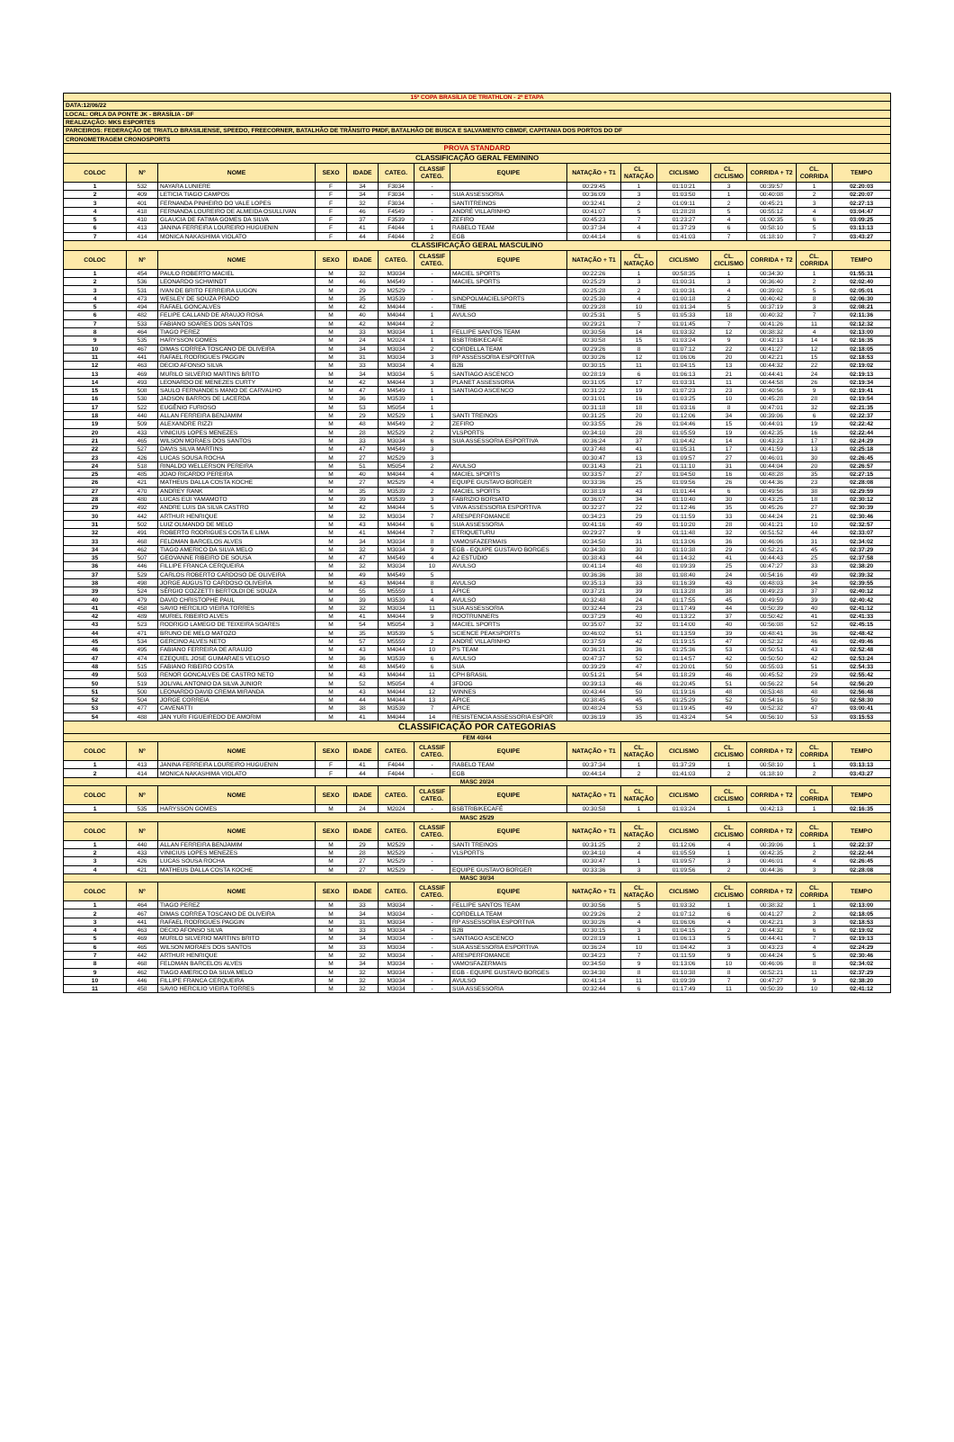| 15ª COPA BRASÍLIA DE TRIATHLON - 2ª ETAPA | | | | | | | | | | | | | | |
| DATA:12/06/22 | | | | | | | | | | | | | | |
| LOCAL: ORLA DA PONTE JK - BRASÍLIA - DF | | | | | | | | | | | | | | |
| REALIZAÇÃO: MKS ESPORTES | | | | | | | | | | | | | | |
| PARCEIROS: FEDERAÇÃO DE TRIATLO BRASILIENSE, SPEEDO, FREECORNER, BATALHÃO DE TRÂNSITO PMDF, BATALHÃO DE BUSCA E SALVAMENTO CBMDF, CAPITANIA DOS PORTOS DO DF | | | | | | | | | | | | | | |
| CRONOMETRAGEM CRONOSPORTS | | | | | | | | | | | | | | |
| PROVA STANDARD | | | | | | | | | | | | | | |
| CLASSIFICAÇÃO GERAL FEMININO | | | | | | | | | | | | | | |
| COLOC | Nº | NOME | SEXO | IDADE | CATEG. | CLASSIF CATEG. | EQUIPE | NATAÇÃO + T1 | CL. NATAÇÃO | CICLISMO | CL. CICLISMO | CORRIDA + T2 | CL. CORRIDA | TEMPO |
| 1 | 532 | NAYARA LUNIERE | F | 34 | F3034 | - | | 00:29:45 | 1 | 01:10:21 | 3 | 00:39:57 | 1 | 02:20:03 |
| 2 | 409 | LETICIA TIAGO CAMPOS | F | 34 | F3034 | - | SUA ASSESSORIA | 00:36:09 | 3 | 01:03:50 | 1 | 00:40:08 | 2 | 02:20:07 |
| 3 | 401 | FERNANDA PINHEIRO DO VALE LOPES | F | 32 | F3034 | - | SANTITREINOS | 00:32:41 | 2 | 01:09:11 | 2 | 00:45:21 | 3 | 02:27:13 |
| 4 | 418 | FERNANDA LOUREIRO DE ALMEIDA OSULLIVAN | F | 46 | F4549 | - | ANDRÉ VILLARINHO | 00:41:07 | 5 | 01:28:28 | 5 | 00:55:12 | 4 | 03:04:47 |
| 5 | 410 | GLAUCIA DE FATIMA GOMES DA SILVA | F | 37 | F3539 | - | ZEFIRO | 00:45:23 | 7 | 01:23:27 | 4 | 01:00:35 | 6 | 03:09:25 |
| 6 | 413 | JANINA FERREIRA LOUREIRO HUGUENIN | F | 41 | F4044 | 1 | RABELO TEAM | 00:37:34 | 4 | 01:37:29 | 6 | 00:58:10 | 5 | 03:13:13 |
| 7 | 414 | MONICA NAKASHIMA VIOLATO | F | 44 | F4044 | 2 | EGB | 00:44:14 | 6 | 01:41:03 | 7 | 01:18:10 | 7 | 03:43:27 |
| CLASSIFICAÇÃO GERAL MASCULINO | | | | | | | | | | | | | | |
| COLOC | Nº | NOME | SEXO | IDADE | CATEG. | CLASSIF CATEG. | EQUIPE | NATAÇÃO + T1 | CL. NATAÇÃO | CICLISMO | CL. CICLISMO | CORRIDA + T2 | CL. CORRIDA | TEMPO |
| 1 | 454 | PAULO ROBERTO MACIEL | M | 32 | M3034 | - | MACIEL SPORTS | 00:22:26 | 1 | 00:58:35 | 1 | 00:34:30 | 1 | 01:55:31 |
| 2 | 536 | LEONARDO SCHWINDT | M | 46 | M4549 | - | MACIEL SPORTS | 00:25:29 | 3 | 01:00:31 | 3 | 00:36:40 | 2 | 02:02:40 |
| 3 | 531 | IVAN DE BRITO FERREIRA LUGON | M | 29 | M2529 | - | | 00:25:28 | 2 | 01:00:31 | 4 | 00:39:02 | 5 | 02:05:01 |
| 4 | 473 | WESLEY DE SOUZA PRADO | M | 35 | M3539 | - | SINDPOLMACIELSPORTS | 00:25:30 | 4 | 01:00:18 | 2 | 00:40:42 | 8 | 02:06:30 |
| 5 | 494 | RAFAEL GONCALVES | M | 42 | M4044 | - | TIME | 00:29:28 | 10 | 01:01:34 | 5 | 00:37:19 | 3 | 02:08:21 |
| 6 | 482 | FELIPE CALLAND DE ARAUJO ROSA | M | 40 | M4044 | 1 | AVULSO | 00:25:31 | 5 | 01:05:33 | 18 | 00:40:32 | 7 | 02:11:36 |
| 7 | 533 | FABIANO SOARES DOS SANTOS | M | 42 | M4044 | 2 | | 00:29:21 | 7 | 01:01:45 | 7 | 00:41:26 | 11 | 02:12:32 |
| 8 | 464 | TIAGO PEREZ | M | 33 | M3034 | 1 | FELLIPE SANTOS TEAM | 00:30:56 | 14 | 01:03:32 | 12 | 00:38:32 | 4 | 02:13:00 |
| 9 | 535 | HARYSSON GOMES | M | 24 | M2024 | 1 | BSBTRIBIKECAFÉ | 00:30:58 | 15 | 01:03:24 | 9 | 00:42:13 | 14 | 02:16:35 |
| 10 | 467 | DIMAS CORREA TOSCANO DE OLIVEIRA | M | 34 | M3034 | 2 | CORDELLA TEAM | 00:29:26 | 8 | 01:07:12 | 22 | 00:41:27 | 12 | 02:18:05 |
| 11 | 441 | RAFAEL RODRIGUES PAGGIN | M | 31 | M3034 | 3 | RP ASSESSORIA ESPORTIVA | 00:30:26 | 12 | 01:06:06 | 20 | 00:42:21 | 15 | 02:18:53 |
| 12 | 463 | DECIO AFONSO SILVA | M | 33 | M3034 | 4 | B2B | 00:30:15 | 11 | 01:04:15 | 13 | 00:44:32 | 22 | 02:19:02 |
| 13 | 469 | MURILO SILVERIO MARTINS BRITO | M | 34 | M3034 | 5 | SANTIAGO ASCENCO | 00:28:19 | 6 | 01:06:13 | 21 | 00:44:41 | 24 | 02:19:13 |
| 14 | 493 | LEONARDO DE MENEZES CURTY | M | 42 | M4044 | 3 | PLANET ASSESSORIA | 00:31:05 | 17 | 01:03:31 | 11 | 00:44:58 | 26 | 02:19:34 |
| 15 | 508 | SAULO FERNANDES MANO DE CARVALHO | M | 47 | M4549 | 1 | SANTIAGO ASCENCO | 00:31:22 | 19 | 01:07:23 | 23 | 00:40:56 | 9 | 02:19:41 |
| 16 | 530 | JADSON BARROS DE LACERDA | M | 36 | M3539 | 1 | | 00:31:01 | 16 | 01:03:25 | 10 | 00:45:28 | 28 | 02:19:54 |
| 17 | 522 | EUGÊNIO FURIOSO | M | 53 | M5054 | 1 | | 00:31:18 | 18 | 01:03:16 | 8 | 00:47:01 | 32 | 02:21:35 |
| 18 | 440 | ALLAN FERREIRA BENJAMIM | M | 29 | M2529 | 1 | SANTI TREINOS | 00:31:25 | 20 | 01:12:06 | 34 | 00:39:06 | 6 | 02:22:37 |
| 19 | 509 | ALEXANDRE RIZZI | M | 48 | M4549 | 2 | ZEFIRO | 00:33:55 | 26 | 01:04:46 | 15 | 00:44:01 | 19 | 02:22:42 |
| 20 | 433 | VINICIUS LOPES MENEZES | M | 28 | M2529 | 2 | VLSPORTS | 00:34:10 | 28 | 01:05:59 | 19 | 00:42:35 | 16 | 02:22:44 |
| 21 | 465 | WILSON MORAES DOS SANTOS | M | 33 | M3034 | 6 | SUA ASSESSORIA ESPORTIVA | 00:36:24 | 37 | 01:04:42 | 14 | 00:43:23 | 17 | 02:24:29 |
| 22 | 527 | DAVIS SILVA MARTINS | M | 47 | M4549 | 3 | | 00:37:48 | 41 | 01:05:31 | 17 | 00:41:59 | 13 | 02:25:18 |
| 23 | 426 | LUCAS SOUSA ROCHA | M | 27 | M2529 | 3 | | 00:30:47 | 13 | 01:09:57 | 27 | 00:46:01 | 30 | 02:26:45 |
| 24 | 518 | RINALDO WELLERSON PEREIRA | M | 51 | M5054 | 2 | AVULSO | 00:31:43 | 21 | 01:11:10 | 31 | 00:44:04 | 20 | 02:26:57 |
| 25 | 485 | JOAO RICARDO PEREIRA | M | 40 | M4044 | 4 | MACIEL SPORTS | 00:33:57 | 27 | 01:04:50 | 16 | 00:48:28 | 35 | 02:27:15 |
| 26 | 421 | MATHEUS DALLA COSTA KOCHE | M | 27 | M2529 | 4 | EQUIPE GUSTAVO BORGER | 00:33:36 | 25 | 01:09:56 | 26 | 00:44:36 | 23 | 02:28:08 |
| 27 | 470 | ANDREY RANK | M | 35 | M3539 | 2 | MACIEL SPORTS | 00:38:19 | 43 | 01:01:44 | 6 | 00:49:56 | 38 | 02:29:59 |
| 28 | 480 | LUCAS EIJI YAMAMOTO | M | 39 | M3539 | 3 | FABRIZIO BORSATO | 00:36:07 | 34 | 01:10:40 | 30 | 00:43:25 | 18 | 02:30:12 |
| 29 | 492 | ANDRE LUIS DA SILVA CASTRO | M | 42 | M4044 | 5 | VIIVA ASSESSORIA ESPORTIVA | 00:32:27 | 22 | 01:12:46 | 35 | 00:45:26 | 27 | 02:30:39 |
| 30 | 442 | ARTHUR HENRIQUE | M | 32 | M3034 | 7 | ARESPERFOMANCE | 00:34:23 | 29 | 01:11:59 | 33 | 00:44:24 | 21 | 02:30:46 |
| 31 | 502 | LUIZ OLMANDO DE MELO | M | 43 | M4044 | 6 | SUA ASSESSORIA | 00:41:16 | 49 | 01:10:20 | 28 | 00:41:21 | 10 | 02:32:57 |
| 32 | 491 | ROBERTO RODRIGUES COSTA E LIMA | M | 41 | M4044 | 7 | ETRIQUETURU | 00:29:27 | 9 | 01:11:48 | 32 | 00:51:52 | 44 | 02:33:07 |
| 33 | 468 | FELDMAN BARCELOS ALVES | M | 34 | M3034 | 8 | VAMOSFAZERMAIS | 00:34:50 | 31 | 01:13:06 | 36 | 00:46:06 | 31 | 02:34:02 |
| 34 | 462 | TIAGO AMERICO DA SILVA MELO | M | 32 | M3034 | 9 | EGB - EQUIPE GUSTAVO BORGES | 00:34:30 | 30 | 01:10:38 | 29 | 00:52:21 | 45 | 02:37:29 |
| 35 | 507 | GEOVANNE RIBEIRO DE SOUSA | M | 47 | M4549 | 4 | A2 ESTUDIO | 00:38:43 | 44 | 01:14:32 | 41 | 00:44:43 | 25 | 02:37:58 |
| 36 | 446 | FILLIPE FRANCA CERQUEIRA | M | 32 | M3034 | 10 | AVULSO | 00:41:14 | 48 | 01:09:39 | 25 | 00:47:27 | 33 | 02:38:20 |
| 37 | 529 | CARLOS ROBERTO CARDOSO DE OLIVEIRA | M | 49 | M4549 | 5 | | 00:36:36 | 38 | 01:08:40 | 24 | 00:54:16 | 49 | 02:39:32 |
| 38 | 498 | JORGE AUGUSTO CARDOSO OLIVEIRA | M | 43 | M4044 | 8 | AVULSO | 00:35:13 | 33 | 01:16:39 | 43 | 00:48:03 | 34 | 02:39:55 |
| 39 | 524 | SÉRGIO COZZETTI BERTOLDI DE SOUZA | M | 55 | M5559 | 1 | ÁPICE | 00:37:21 | 39 | 01:13:28 | 38 | 00:49:23 | 37 | 02:40:12 |
| 40 | 479 | DAVID CHRISTOPHE PAUL | M | 39 | M3539 | 4 | AVULSO | 00:32:48 | 24 | 01:17:55 | 45 | 00:49:59 | 39 | 02:40:42 |
| 41 | 458 | SAVIO HERCILIO VIEIRA TORRES | M | 32 | M3034 | 11 | SUA ASSESSORIA | 00:32:44 | 23 | 01:17:49 | 44 | 00:50:39 | 40 | 02:41:12 |
| 42 | 489 | MURIEL RIBEIRO ALVES | M | 41 | M4044 | 9 | ROOTRUNNERS | 00:37:29 | 40 | 01:13:22 | 37 | 00:50:42 | 41 | 02:41:33 |
| 43 | 523 | RODRIGO LAMEGO DE TEIXEIRA SOARES | M | 54 | M5054 | 3 | MACIEL SPORTS | 00:35:07 | 32 | 01:14:00 | 40 | 00:56:08 | 52 | 02:45:15 |
| 44 | 471 | BRUNO DE MELO MATOZO | M | 35 | M3539 | 5 | SCIENCE PEAKSPORTS | 00:46:02 | 51 | 01:13:59 | 39 | 00:48:41 | 36 | 02:48:42 |
| 45 | 534 | GERCINO ALVES NETO | M | 57 | M5559 | 2 | ANDRÉ VILLARINHO | 00:37:59 | 42 | 01:19:15 | 47 | 00:52:32 | 46 | 02:49:46 |
| 46 | 495 | FABIANO FERREIRA DE ARAUJO | M | 43 | M4044 | 10 | PS TEAM | 00:36:21 | 36 | 01:25:36 | 53 | 00:50:51 | 43 | 02:52:48 |
| 47 | 474 | EZEQUIEL JOSE GUIMARAES VELOSO | M | 36 | M3539 | 6 | AVULSO | 00:47:37 | 52 | 01:14:57 | 42 | 00:50:50 | 42 | 02:53:24 |
| 48 | 515 | FABIANO RIBEIRO COSTA | M | 48 | M4549 | 6 | SUA | 00:39:29 | 47 | 01:20:01 | 50 | 00:55:03 | 51 | 02:54:33 |
| 49 | 503 | RENOR GONCALVES DE CASTRO NETO | M | 43 | M4044 | 11 | CPH BRASIL | 00:51:21 | 54 | 01:18:29 | 46 | 00:45:52 | 29 | 02:55:42 |
| 50 | 519 | JOLIVAL ANTONIO DA SILVA JUNIOR | M | 52 | M5054 | 4 | 3FDOG | 00:39:13 | 46 | 01:20:45 | 51 | 00:56:22 | 54 | 02:56:20 |
| 51 | 500 | LEONARDO DAVID CREMA MIRANDA | M | 43 | M4044 | 12 | WINNES | 00:43:44 | 50 | 01:19:16 | 48 | 00:53:48 | 48 | 02:56:48 |
| 52 | 504 | JORGE CORREIA | M | 44 | M4044 | 13 | ÁPICE | 00:38:45 | 45 | 01:25:29 | 52 | 00:54:16 | 50 | 02:58:30 |
| 53 | 477 | CAVENATTI | M | 38 | M3539 | 7 | ÁPICE | 00:48:24 | 53 | 01:19:45 | 49 | 00:52:32 | 47 | 03:00:41 |
| 54 | 488 | JAN YURI FIGUEIREDO DE AMORIM | M | 41 | M4044 | 14 | RESISTENCIA ASSESSORIA ESPOR | 00:36:19 | 35 | 01:43:24 | 54 | 00:56:10 | 53 | 03:15:53 |
| CLASSIFICAÇÃO POR CATEGORIAS | | | | | | | | | | | | | | |
| FEM 40/44 | | | | | | | | | | | | | | |
| COLOC | Nº | NOME | SEXO | IDADE | CATEG. | CLASSIF CATEG. | EQUIPE | NATAÇÃO + T1 | CL. NATAÇÃO | CICLISMO | CL. CICLISMO | CORRIDA + T2 | CL. CORRIDA | TEMPO |
| 1 | 413 | JANINA FERREIRA LOUREIRO HUGUENIN | F | 41 | F4044 | - | RABELO TEAM | 00:37:34 | 1 | 01:37:29 | 1 | 00:58:10 | 1 | 03:13:13 |
| 2 | 414 | MONICA NAKASHIMA VIOLATO | F | 44 | F4044 | - | EGB | 00:44:14 | 2 | 01:41:03 | 2 | 01:18:10 | 2 | 03:43:27 |
| MASC 20/24 | | | | | | | | | | | | | | |
| COLOC | Nº | NOME | SEXO | IDADE | CATEG. | CLASSIF CATEG. | EQUIPE | NATAÇÃO + T1 | CL. NATAÇÃO | CICLISMO | CL. CICLISMO | CORRIDA + T2 | CL. CORRIDA | TEMPO |
| 1 | 535 | HARYSSON GOMES | M | 24 | M2024 | - | BSBTRIBIKECAFÉ | 00:30:58 | 1 | 01:03:24 | 1 | 00:42:13 | 1 | 02:16:35 |
| MASC 25/29 | | | | | | | | | | | | | | |
| COLOC | Nº | NOME | SEXO | IDADE | CATEG. | CLASSIF CATEG. | EQUIPE | NATAÇÃO + T1 | CL. NATAÇÃO | CICLISMO | CL. CICLISMO | CORRIDA + T2 | CL. CORRIDA | TEMPO |
| 1 | 440 | ALLAN FERREIRA BENJAMIM | M | 29 | M2529 | - | SANTI TREINOS | 00:31:25 | 2 | 01:12:06 | 4 | 00:39:06 | 1 | 02:22:37 |
| 2 | 433 | VINICIUS LOPES MENEZES | M | 28 | M2529 | - | VLSPORTS | 00:34:10 | 4 | 01:05:59 | 1 | 00:42:35 | 2 | 02:22:44 |
| 3 | 426 | LUCAS SOUSA ROCHA | M | 27 | M2529 | - | | 00:30:47 | 1 | 01:09:57 | 3 | 00:46:01 | 4 | 02:26:45 |
| 4 | 421 | MATHEUS DALLA COSTA KOCHE | M | 27 | M2529 | - | EQUIPE GUSTAVO BORGER | 00:33:36 | 3 | 01:09:56 | 2 | 00:44:36 | 3 | 02:28:08 |
| MASC 30/34 | | | | | | | | | | | | | | |
| COLOC | Nº | NOME | SEXO | IDADE | CATEG. | CLASSIF CATEG. | EQUIPE | NATAÇÃO + T1 | CL. NATAÇÃO | CICLISMO | CL. CICLISMO | CORRIDA + T2 | CL. CORRIDA | TEMPO |
| 1 | 464 | TIAGO PEREZ | M | 33 | M3034 | - | FELLIPE SANTOS TEAM | 00:30:56 | 5 | 01:03:32 | 1 | 00:38:32 | 1 | 02:13:00 |
| 2 | 467 | DIMAS CORREA TOSCANO DE OLIVEIRA | M | 34 | M3034 | - | CORDELLA TEAM | 00:29:26 | 2 | 01:07:12 | 6 | 00:41:27 | 2 | 02:18:05 |
| 3 | 441 | RAFAEL RODRIGUES PAGGIN | M | 31 | M3034 | - | RP ASSESSORIA ESPORTIVA | 00:30:26 | 4 | 01:06:06 | 4 | 00:42:21 | 3 | 02:18:53 |
| 4 | 463 | DECIO AFONSO SILVA | M | 33 | M3034 | - | B2B | 00:30:15 | 3 | 01:04:15 | 2 | 00:44:32 | 6 | 02:19:02 |
| 5 | 469 | MURILO SILVERIO MARTINS BRITO | M | 34 | M3034 | - | SANTIAGO ASCENCO | 00:28:19 | 1 | 01:06:13 | 5 | 00:44:41 | 7 | 02:19:13 |
| 6 | 465 | WILSON MORAES DOS SANTOS | M | 33 | M3034 | - | SUA ASSESSORIA ESPORTIVA | 00:36:24 | 10 | 01:04:42 | 3 | 00:43:23 | 4 | 02:24:29 |
| 7 | 442 | ARTHUR HENRIQUE | M | 32 | M3034 | - | ARESPERFOMANCE | 00:34:23 | 7 | 01:11:59 | 9 | 00:44:24 | 5 | 02:30:46 |
| 8 | 468 | FELDMAN BARCELOS ALVES | M | 34 | M3034 | - | VAMOSFAZERMAIS | 00:34:50 | 9 | 01:13:06 | 10 | 00:46:06 | 8 | 02:34:02 |
| 9 | 462 | TIAGO AMERICO DA SILVA MELO | M | 32 | M3034 | - | EGB - EQUIPE GUSTAVO BORGES | 00:34:30 | 8 | 01:10:38 | 8 | 00:52:21 | 11 | 02:37:29 |
| 10 | 446 | FILLIPE FRANCA CERQUEIRA | M | 32 | M3034 | - | AVULSO | 00:41:14 | 11 | 01:09:39 | 7 | 00:47:27 | 9 | 02:38:20 |
| 11 | 458 | SAVIO HERCILIO VIEIRA TORRES | M | 32 | M3034 | - | SUA ASSESSORIA | 00:32:44 | 6 | 01:17:49 | 11 | 00:50:39 | 10 | 02:41:12 |